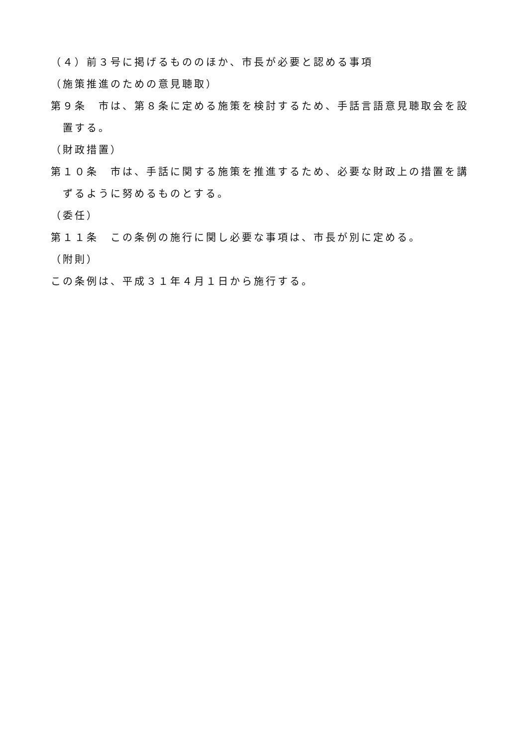（４）前３号に掲げるもののほか、市長が必要と認める事項
（施策推進のための意見聴取）
第９条　市は、第８条に定める施策を検討するため、手話言語意見聴取会を設置する。
（財政措置）
第１０条　市は、手話に関する施策を推進するため、必要な財政上の措置を講ずるように努めるものとする。
（委任）
第１１条　この条例の施行に関し必要な事項は、市長が別に定める。
（附則）
この条例は、平成３１年４月１日から施行する。